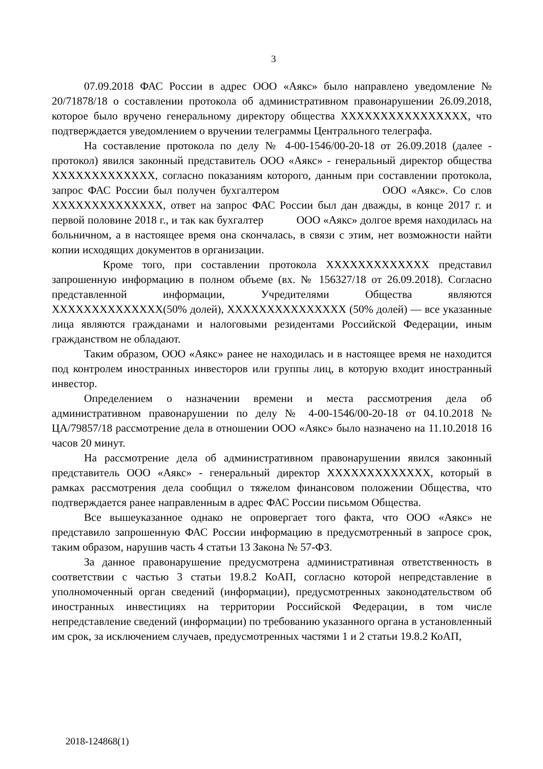3
07.09.2018 ФАС России в адрес ООО «Аякс» было направлено уведомление № 20/71878/18 о составлении протокола об административном правонарушении 26.09.2018, которое было вручено генеральному директору общества XXXXXXXXXXXXXXXX, что подтверждается уведомлением о вручении телеграммы Центрального телеграфа.
На составление протокола по делу № 4-00-1546/00-20-18 от 26.09.2018 (далее - протокол) явился законный представитель ООО «Аякс» - генеральный директор общества XXXXXXXXXXXXX, согласно показаниям которого, данным при составлении протокола, запрос ФАС России был получен бухгалтером ООО «Аякс». Со слов XXXXXXXXXXXXXX, ответ на запрос ФАС России был дан дважды, в конце 2017 г. и первой половине 2018 г., и так как бухгалтер ООО «Аякс» долгое время находилась на больничном, а в настоящее время она скончалась, в связи с этим, нет возможности найти копии исходящих документов в организации.
Кроме того, при составлении протокола XXXXXXXXXXXXX представил запрошенную информацию в полном объеме (вх. № 156327/18 от 26.09.2018). Согласно представленной информации, Учредителями Общества являются XXXXXXXXXXXXXX(50% долей), XXXXXXXXXXXXXXX (50% долей) — все указанные лица являются гражданами и налоговыми резидентами Российской Федерации, иным гражданством не обладают.
Таким образом, ООО «Аякс» ранее не находилась и в настоящее время не находится под контролем иностранных инвесторов или группы лиц, в которую входит иностранный инвестор.
Определением о назначении времени и места рассмотрения дела об административном правонарушении по делу № 4-00-1546/00-20-18 от 04.10.2018 № ЦА/79857/18 рассмотрение дела в отношении ООО «Аякс» было назначено на 11.10.2018 16 часов 20 минут.
На рассмотрение дела об административном правонарушении явился законный представитель ООО «Аякс» - генеральный директор XXXXXXXXXXXXX, который в рамках рассмотрения дела сообщил о тяжелом финансовом положении Общества, что подтверждается ранее направленным в адрес ФАС России письмом Общества.
Все вышеуказанное однако не опровергает того факта, что ООО «Аякс» не представило запрошенную ФАС России информацию в предусмотренный в запросе срок, таким образом, нарушив часть 4 статьи 13 Закона № 57-ФЗ.
За данное правонарушение предусмотрена административная ответственность в соответствии с частью 3 статьи 19.8.2 КоАП, согласно которой непредставление в уполномоченный орган сведений (информации), предусмотренных законодательством об иностранных инвестициях на территории Российской Федерации, в том числе непредставление сведений (информации) по требованию указанного органа в установленный им срок, за исключением случаев, предусмотренных частями 1 и 2 статьи 19.8.2 КоАП,
2018-124868(1)